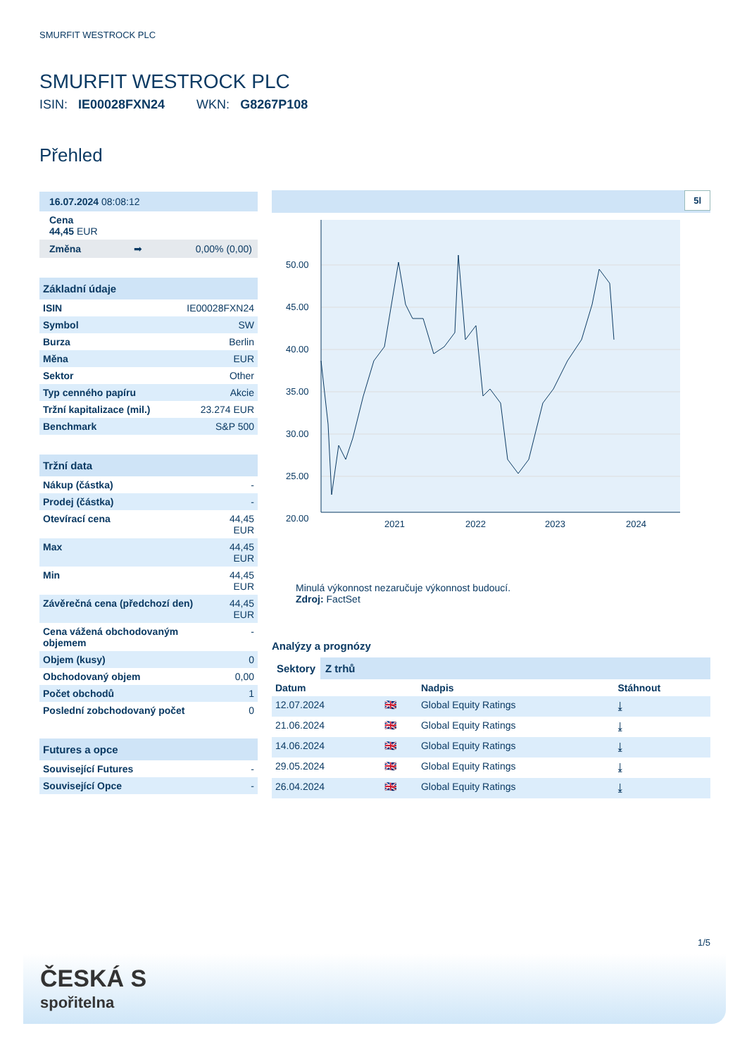SMURFIT WESTROCK PLC
SMURFIT WESTROCK PLC
ISIN: IE00028FXN24 WKN: G8267P108
Přehled
16.07.2024 08:08:12
Cena
44,45 EUR
Změna ➡ 0,00% (0,00)
Základní údaje
| ISIN | IE00028FXN24 |
| Symbol | SW |
| Burza | Berlin |
| Měna | EUR |
| Sektor | Other |
| Typ cenného papíru | Akcie |
| Tržní kapitalizace (mil.) | 23.274 EUR |
| Benchmark | S&P 500 |
Tržní data
| Nákup (částka) | - |
| Prodej (částka) | - |
| Otevírací cena | 44,45 EUR |
| Max | 44,45 EUR |
| Min | 44,45 EUR |
| Závěrečná cena (předchozí den) | 44,45 EUR |
| Cena vážená obchodovaným objemem | - |
| Objem (kusy) | 0 |
| Obchodovaný objem | 0,00 |
| Počet obchodů | 1 |
| Poslední zobchodovaný počet | 0 |
Futures a opce
| Související Futures | - |
| Související Opce | - |
5l
50.00
45.00
40.00
35.00
30.00
25.00
20.00
2021
2022
2023
2024
Minulá výkonnost nezaručuje výkonnost budoucí.
Zdroj: FactSet
Analýzy a prognózy
Sektory Z trhů
| Datum | | Nadpis | Stáhnout |
| --- | --- | --- | --- |
| 12.07.2024 | 🇬🇧 | Global Equity Ratings | ⤓ |
| 21.06.2024 | 🇬🇧 | Global Equity Ratings | ⤓ |
| 14.06.2024 | 🇬🇧 | Global Equity Ratings | ⤓ |
| 29.05.2024 | 🇬🇧 | Global Equity Ratings | ⤓ |
| 26.04.2024 | 🇬🇧 | Global Equity Ratings | ⤓ |
1/5
ČESKÁ S
spořitelna